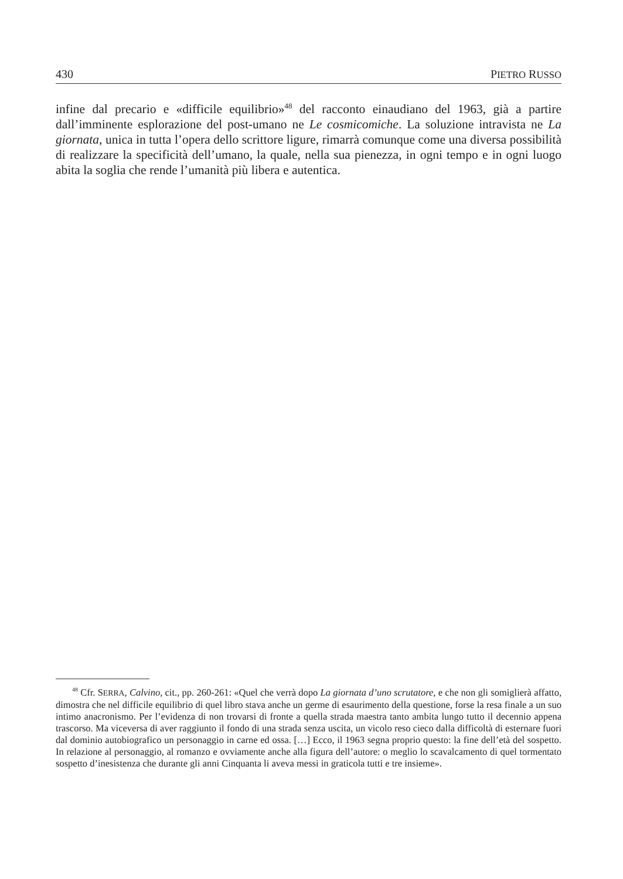430 PIETRO RUSSO
infine dal precario e «difficile equilibrio»<sup>48</sup> del racconto einaudiano del 1963, già a partire dall’imminente esplorazione del post-umano ne Le cosmicomiche. La soluzione intravista ne La giornata, unica in tutta l’opera dello scrittore ligure, rimarrà comunque come una diversa possibilità di realizzare la specificità dell’umano, la quale, nella sua pienezza, in ogni tempo e in ogni luogo abita la soglia che rende l’umanità più libera e autentica.
<sup>48</sup> Cfr. SERRA, Calvino, cit., pp. 260-261: «Quel che verrà dopo La giornata d’uno scrutatore, e che non gli somiglierà affatto, dimostra che nel difficile equilibrio di quel libro stava anche un germe di esaurimento della questione, forse la resa finale a un suo intimo anacronismo. Per l’evidenza di non trovarsi di fronte a quella strada maestra tanto ambita lungo tutto il decennio appena trascorso. Ma viceversa di aver raggiunto il fondo di una strada senza uscita, un vicolo reso cieco dalla difficoltà di esternare fuori dal dominio autobiografico un personaggio in carne ed ossa. […] Ecco, il 1963 segna proprio questo: la fine dell’età del sospetto. In relazione al personaggio, al romanzo e ovviamente anche alla figura dell’autore: o meglio lo scavalcamento di quel tormentato sospetto d’inesistenza che durante gli anni Cinquanta li aveva messi in graticola tutti e tre insieme».